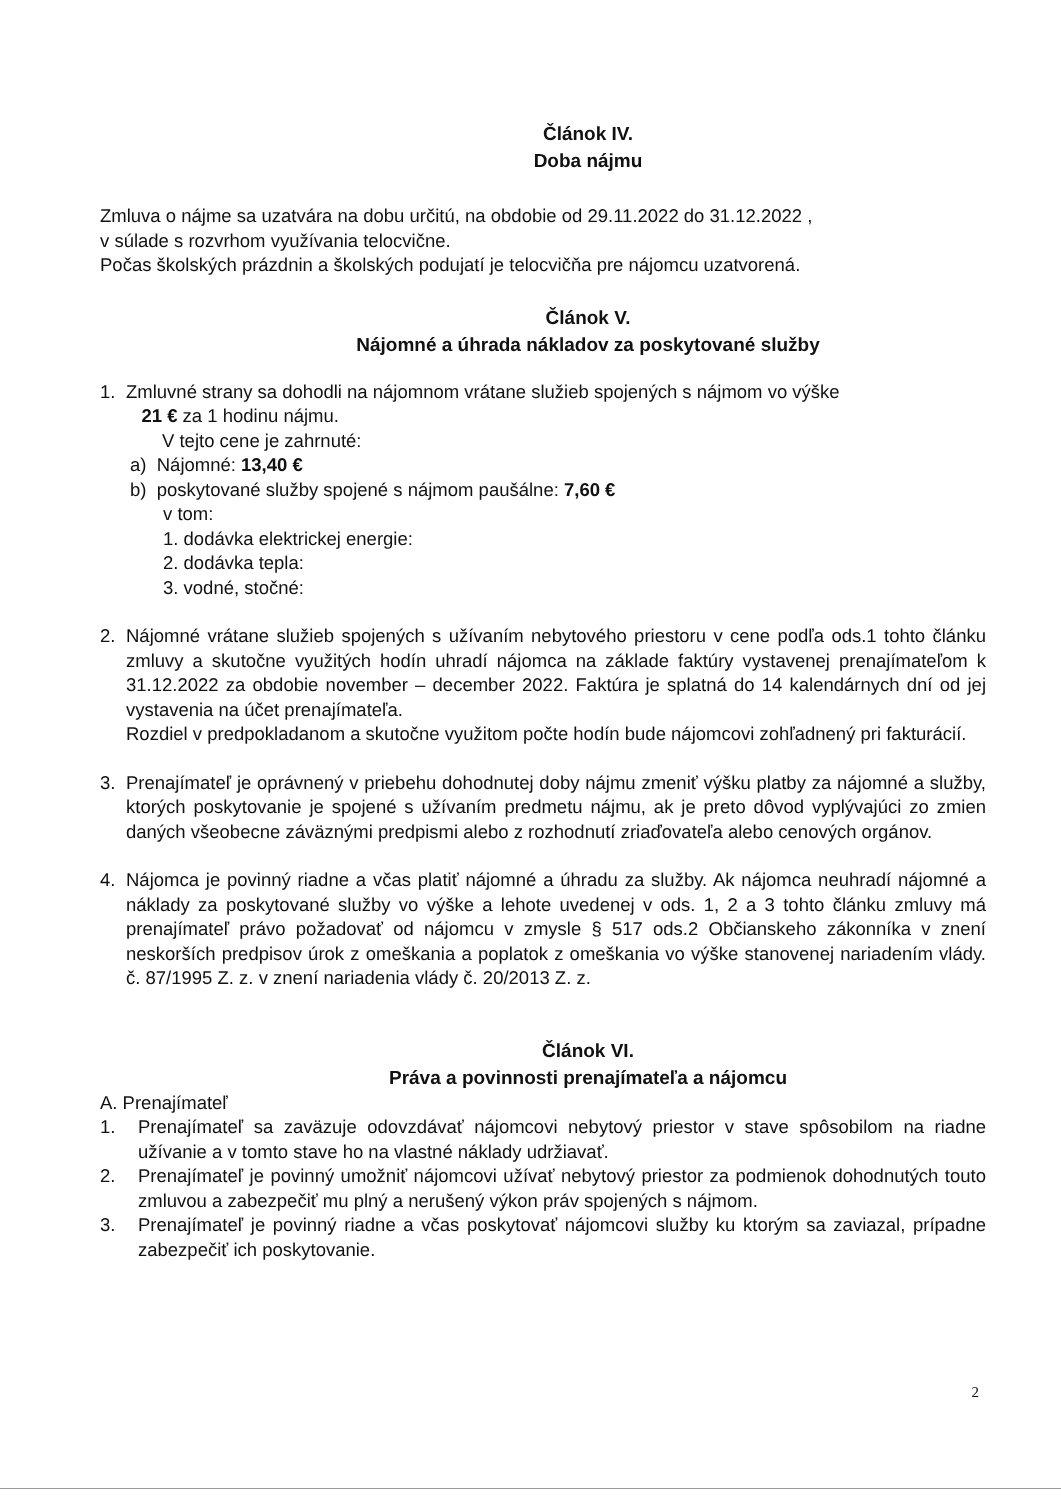Článok IV.
Doba nájmu
Zmluva o nájme sa uzatvára na dobu určitú, na obdobie od 29.11.2022 do 31.12.2022 ,
v súlade s rozvrhom využívania telocvične.
Počas školských prázdnin a školských podujatí je telocvičňa pre nájomcu uzatvorená.
Článok V.
Nájomné a úhrada nákladov za poskytované služby
1. Zmluvné strany sa dohodli na nájomnom vrátane služieb spojených s nájmom vo výške
21 € za 1 hodinu nájmu.
V tejto cene je zahrnuté:
a) Nájomné: 13,40 €
b) poskytované služby spojené s nájmom paušálne: 7,60 €
v tom:
1. dodávka elektrickej energie:
2. dodávka tepla:
3. vodné, stočné:
2. Nájomné vrátane služieb spojených s užívaním nebytového priestoru v cene podľa ods.1 tohto článku zmluvy a skutočne využitých hodín uhradí nájomca na základe faktúry vystavenej prenajímateľom k 31.12.2022 za obdobie november – december 2022. Faktúra je splatná do 14 kalendárnych dní od jej vystavenia na účet prenajímateľa.
Rozdiel v predpokladanom a skutočne využitom počte hodín bude nájomcovi zohľadnený pri fakturácií.
3. Prenajímateľ je oprávnený v priebehu dohodnutej doby nájmu zmeniť výšku platby za nájomné a služby, ktorých poskytovanie je spojené s užívaním predmetu nájmu, ak je preto dôvod vyplývajúci zo zmien daných všeobecne záväznými predpismi alebo z rozhodnutí zriaďovateľa alebo cenových orgánov.
4. Nájomca je povinný riadne a včas platiť nájomné a úhradu za služby. Ak nájomca neuhradí nájomné a náklady za poskytované služby vo výške a lehote uvedenej v ods. 1, 2 a 3 tohto článku zmluvy má prenajímateľ právo požadovať od nájomcu v zmysle § 517 ods.2 Občianskeho zákonníka v znení neskorších predpisov úrok z omeškania a poplatok z omeškania vo výške stanovenej nariadením vlády. č. 87/1995 Z. z. v znení nariadenia vlády č. 20/2013 Z. z.
Článok VI.
Práva a povinnosti prenajímateľa a nájomcu
A. Prenajímateľ
1. Prenajímateľ sa zaväzuje odovzdávať nájomcovi nebytový priestor v stave spôsobilom na riadne užívanie a v tomto stave ho na vlastné náklady udržiavať.
2. Prenajímateľ je povinný umožniť nájomcovi užívať nebytový priestor za podmienok dohodnutých touto zmluvou a zabezpečiť mu plný a nerušený výkon práv spojených s nájmom.
3. Prenajímateľ je povinný riadne a včas poskytovať nájomcovi služby ku ktorým sa zaviazal, prípadne zabezpečiť ich poskytovanie.
2